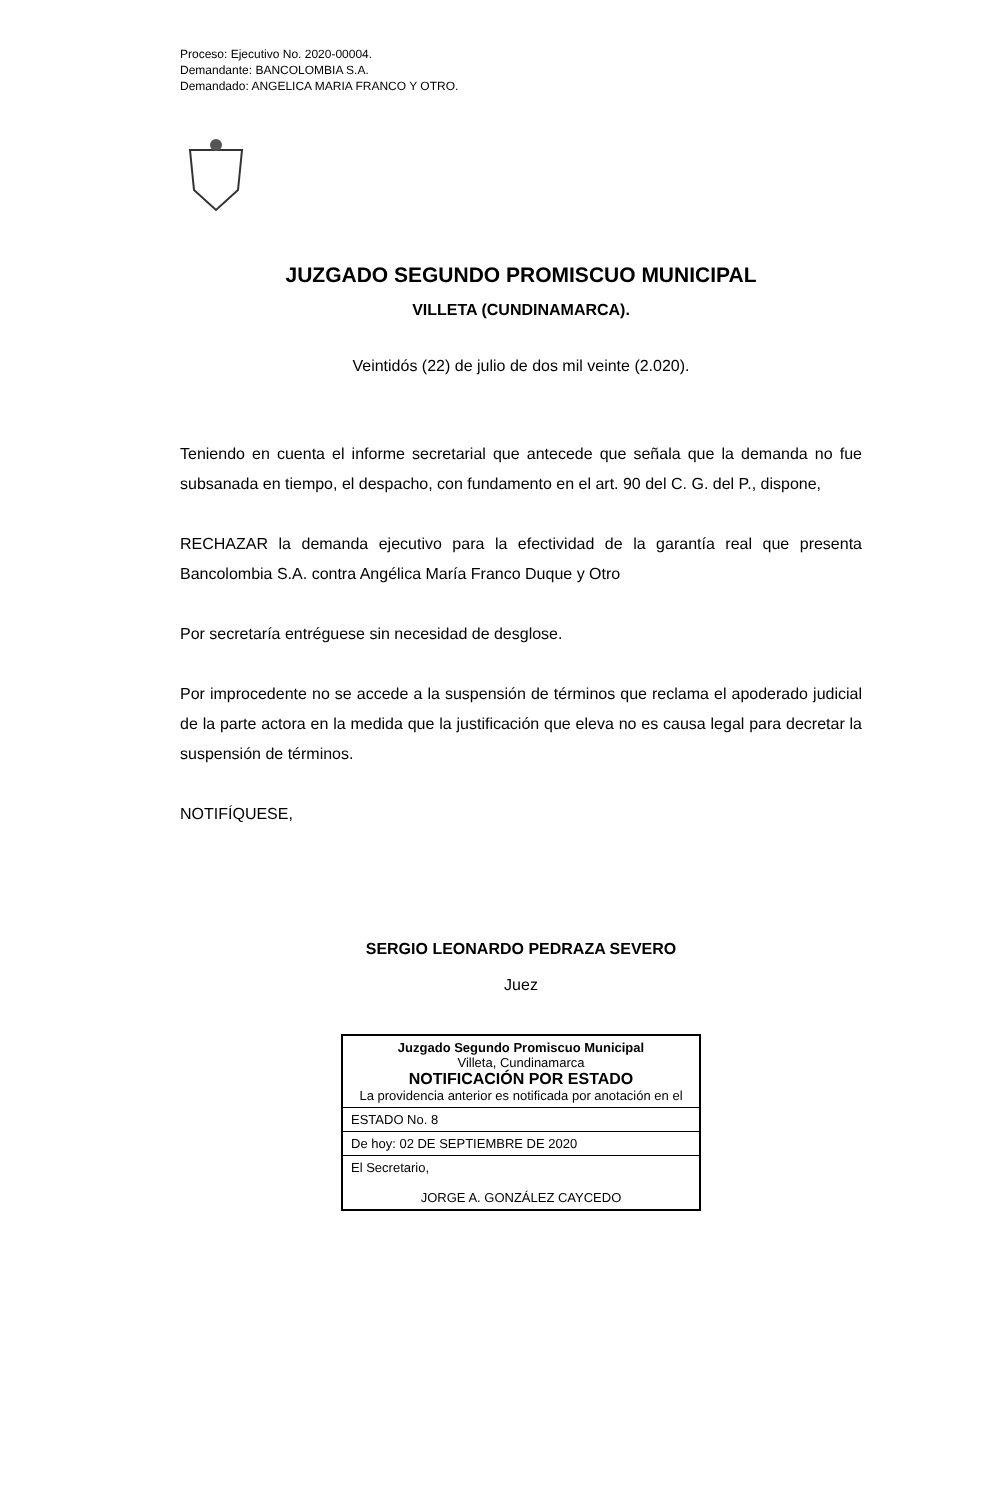Proceso: Ejecutivo No. 2020-00004.
Demandante: BANCOLOMBIA S.A.
Demandado: ANGELICA MARIA FRANCO Y OTRO.
JUZGADO SEGUNDO PROMISCUO MUNICIPAL
VILLETA (CUNDINAMARCA).
Veintidós (22) de julio de dos mil veinte (2.020).
Teniendo en cuenta el informe secretarial que antecede que señala que la demanda no fue subsanada en tiempo, el despacho, con fundamento en el art. 90 del C. G. del P., dispone,
RECHAZAR la demanda ejecutivo para la efectividad de la garantía real que presenta Bancolombia S.A. contra Angélica María Franco Duque y Otro
Por secretaría entréguese sin necesidad de desglose.
Por improcedente no se accede a la suspensión de términos que reclama el apoderado judicial de la parte actora en la medida que la justificación que eleva no es causa legal para decretar la suspensión de términos.
NOTIFÍQUESE,
SERGIO LEONARDO PEDRAZA SEVERO
Juez
| Juzgado Segundo Promiscuo Municipal Villeta, Cundinamarca NOTIFICACIÓN POR ESTADO La providencia anterior es notificada por anotación en el |
| ESTADO No. 8 |
| De hoy: 02 DE SEPTIEMBRE DE 2020 |
| El Secretario, JORGE A. GONZÁLEZ CAYCEDO |